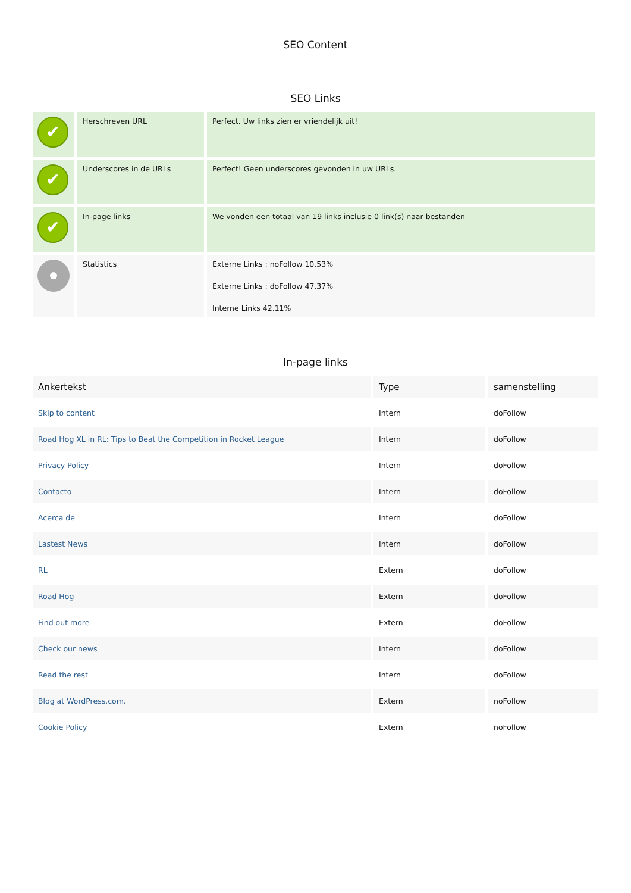SEO Content
SEO Links
| ✔ | Herschreven URL | Perfect. Uw links zien er vriendelijk uit! |
| ✔ | Underscores in de URLs | Perfect! Geen underscores gevonden in uw URLs. |
| ✔ | In-page links | We vonden een totaal van 19 links inclusie 0 link(s) naar bestanden |
| | Statistics | Externe Links : noFollow 10.53% Externe Links : doFollow 47.37% Interne Links 42.11% |
In-page links
| Ankertekst | Type | samenstelling |
| --- | --- | --- |
| Skip to content | Intern | doFollow |
| Road Hog XL in RL: Tips to Beat the Competition in Rocket League | Intern | doFollow |
| Privacy Policy | Intern | doFollow |
| Contacto | Intern | doFollow |
| Acerca de | Intern | doFollow |
| Lastest News | Intern | doFollow |
| RL | Extern | doFollow |
| Road Hog | Extern | doFollow |
| Find out more | Extern | doFollow |
| Check our news | Intern | doFollow |
| Read the rest | Intern | doFollow |
| Blog at WordPress.com. | Extern | noFollow |
| Cookie Policy | Extern | noFollow |